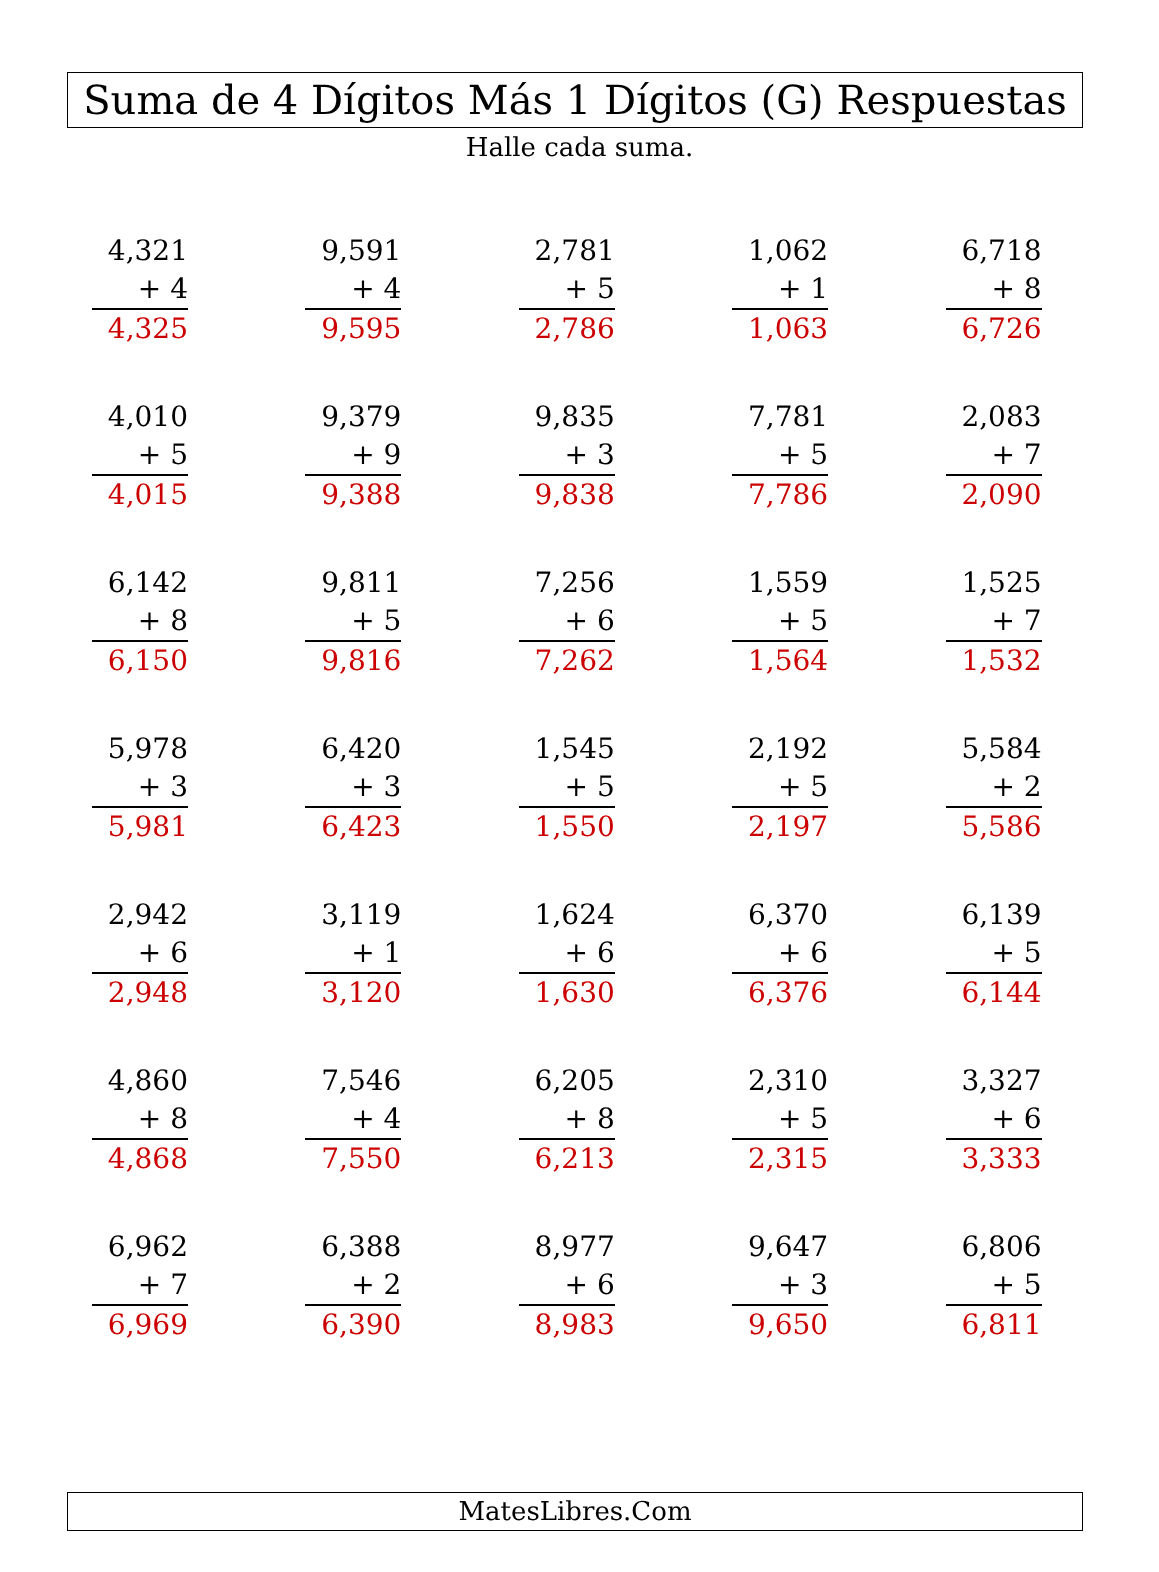Suma de 4 Dígitos Más 1 Dígitos (G) Respuestas
Halle cada suma.
| 4,321 + 4 4,325 | 9,591 + 4 9,595 | 2,781 + 5 2,786 | 1,062 + 1 1,063 | 6,718 + 8 6,726 |
| 4,010 + 5 4,015 | 9,379 + 9 9,388 | 9,835 + 3 9,838 | 7,781 + 5 7,786 | 2,083 + 7 2,090 |
| 6,142 + 8 6,150 | 9,811 + 5 9,816 | 7,256 + 6 7,262 | 1,559 + 5 1,564 | 1,525 + 7 1,532 |
| 5,978 + 3 5,981 | 6,420 + 3 6,423 | 1,545 + 5 1,550 | 2,192 + 5 2,197 | 5,584 + 2 5,586 |
| 2,942 + 6 2,948 | 3,119 + 1 3,120 | 1,624 + 6 1,630 | 6,370 + 6 6,376 | 6,139 + 5 6,144 |
| 4,860 + 8 4,868 | 7,546 + 4 7,550 | 6,205 + 8 6,213 | 2,310 + 5 2,315 | 3,327 + 6 3,333 |
| 6,962 + 7 6,969 | 6,388 + 2 6,390 | 8,977 + 6 8,983 | 9,647 + 3 9,650 | 6,806 + 5 6,811 |
MatesLibres.Com